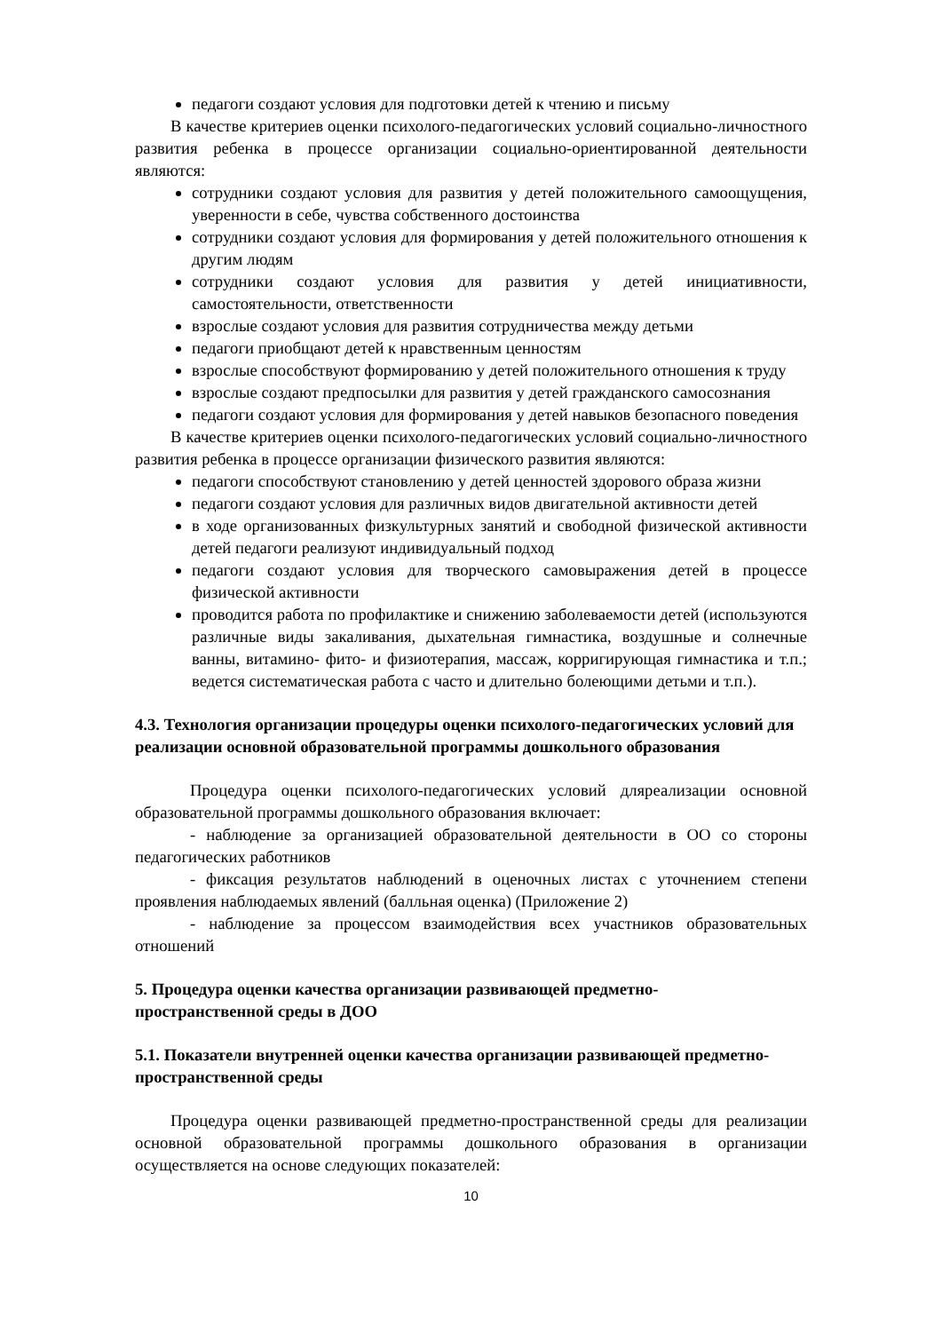педагоги создают условия для подготовки детей к чтению и письму
В качестве критериев оценки психолого-педагогических условий социально-личностного развития ребенка в процессе организации социально-ориентированной деятельности являются:
сотрудники создают условия для развития у детей положительного самоощущения, уверенности в себе, чувства собственного достоинства
сотрудники создают условия для формирования у детей положительного отношения к другим людям
сотрудники создают условия для развития у детей инициативности, самостоятельности, ответственности
взрослые создают условия для развития сотрудничества между детьми
педагоги приобщают детей к нравственным ценностям
взрослые способствуют формированию у детей положительного отношения к труду
взрослые создают предпосылки для развития у детей гражданского самосознания
педагоги создают условия для формирования у детей навыков безопасного поведения
В качестве критериев оценки психолого-педагогических условий социально-личностного развития ребенка в процессе организации физического развития являются:
педагоги способствуют становлению у детей ценностей здорового образа жизни
педагоги создают условия для различных видов двигательной активности детей
в ходе организованных физкультурных занятий и свободной физической активности детей педагоги реализуют индивидуальный подход
педагоги создают условия для творческого самовыражения детей в процессе физической активности
проводится работа по профилактике и снижению заболеваемости детей (используются различные виды закаливания, дыхательная гимнастика, воздушные и солнечные ванны, витамино- фито- и физиотерапия, массаж, корригирующая гимнастика и т.п.; ведется систематическая работа с часто и длительно болеющими детьми и т.п.).
4.3. Технология организации процедуры оценки психолого-педагогических условий для реализации основной образовательной программы дошкольного образования
Процедура оценки психолого-педагогических условий дляреализации основной образовательной программы дошкольного образования включает:
- наблюдение за организацией образовательной деятельности в ОО со стороны педагогических работников
- фиксация результатов наблюдений в оценочных листах с уточнением степени проявления наблюдаемых явлений (балльная оценка) (Приложение 2)
- наблюдение за процессом взаимодействия всех участников образовательных отношений
5. Процедура оценки качества организации развивающей предметно-
пространственной среды в ДОО
5.1. Показатели внутренней оценки качества организации развивающей предметно-пространственной среды
Процедура оценки развивающей предметно-пространственной среды для реализации основной образовательной программы дошкольного образования в организации осуществляется на основе следующих показателей:
10